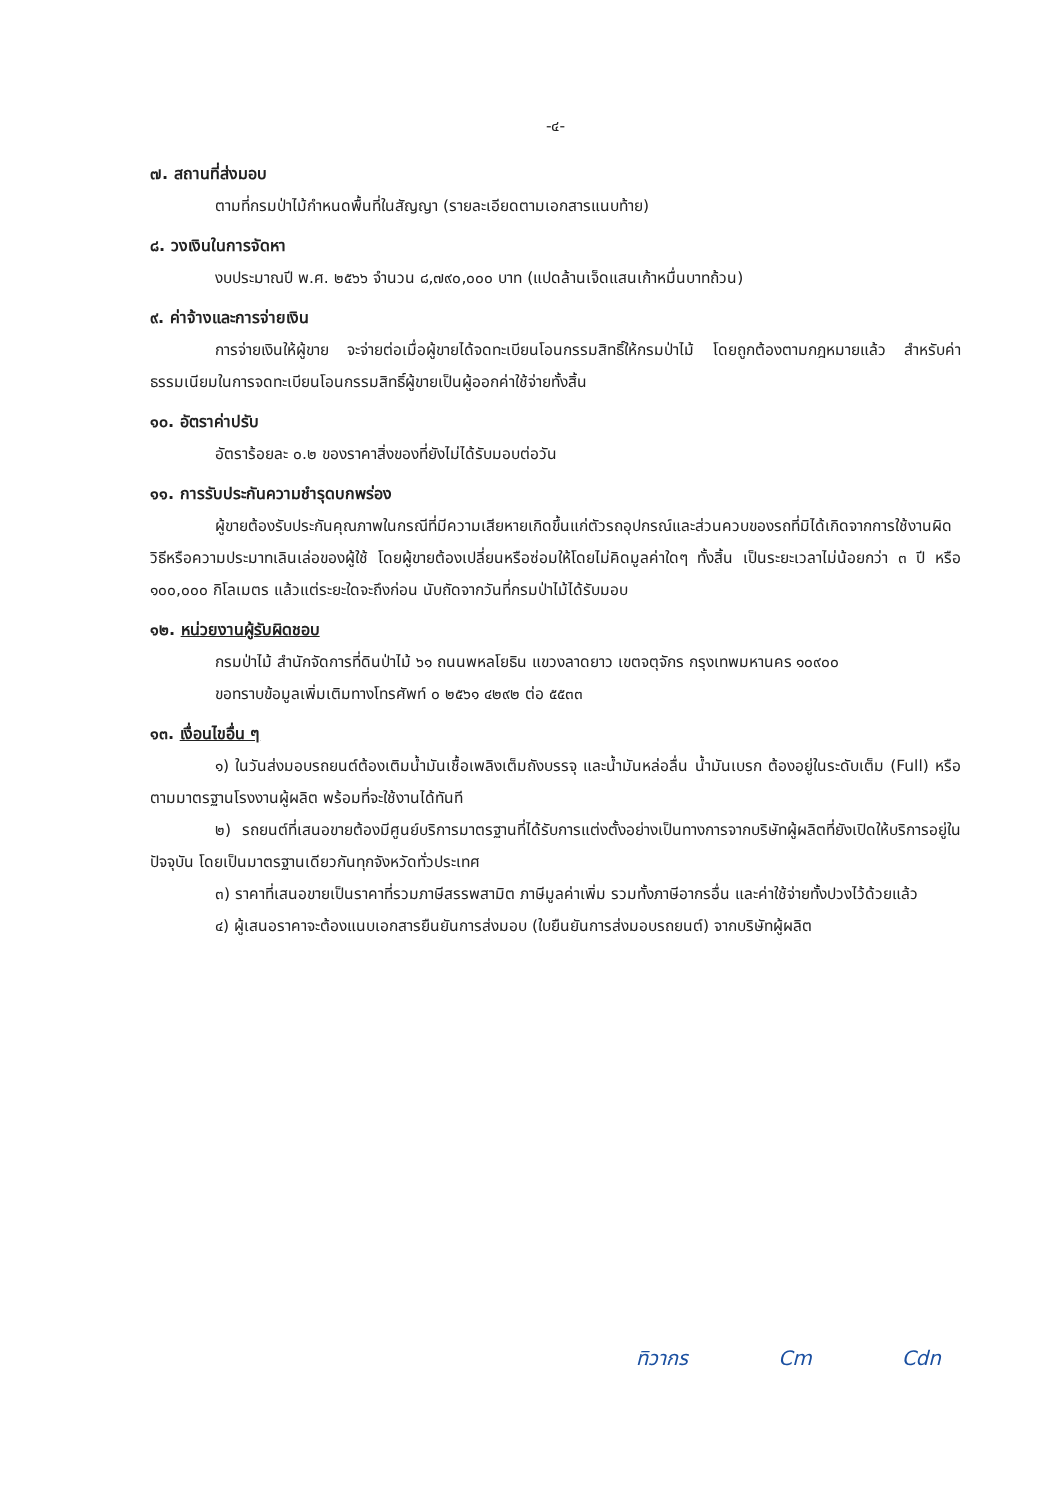-๔-
๗. สถานที่ส่งมอบ
ตามที่กรมป่าไม้กำหนดพื้นที่ในสัญญา (รายละเอียดตามเอกสารแนบท้าย)
๘. วงเงินในการจัดหา
งบประมาณปี พ.ศ. ๒๕๖๖ จำนวน ๘,๗๙๐,๐๐๐ บาท (แปดล้านเจ็ดแสนเก้าหมื่นบาทถ้วน)
๙. ค่าจ้างและการจ่ายเงิน
การจ่ายเงินให้ผู้ขาย จะจ่ายต่อเมื่อผู้ขายได้จดทะเบียนโอนกรรมสิทธิ์ให้กรมป่าไม้ โดยถูกต้องตามกฎหมายแล้ว สำหรับค่าธรรมเนียมในการจดทะเบียนโอนกรรมสิทธิ์ผู้ขายเป็นผู้ออกค่าใช้จ่ายทั้งสิ้น
๑๐. อัตราค่าปรับ
อัตราร้อยละ ๐.๒ ของราคาสิ่งของที่ยังไม่ได้รับมอบต่อวัน
๑๑. การรับประกันความชำรุดบกพร่อง
ผู้ขายต้องรับประกันคุณภาพในกรณีที่มีความเสียหายเกิดขึ้นแก่ตัวรถอุปกรณ์และส่วนควบของรถที่มิได้เกิดจากการใช้งานผิดวิธีหรือความประมาทเลินเล่อของผู้ใช้ โดยผู้ขายต้องเปลี่ยนหรือซ่อมให้โดยไม่คิดมูลค่าใดๆ ทั้งสิ้น เป็นระยะเวลาไม่น้อยกว่า ๓ ปี หรือ ๑๐๐,๐๐๐ กิโลเมตร แล้วแต่ระยะใดจะถึงก่อน นับถัดจากวันที่กรมป่าไม้ได้รับมอบ
๑๒. หน่วยงานผู้รับผิดชอบ
กรมป่าไม้ สำนักจัดการที่ดินป่าไม้ ๖๑ ถนนพหลโยธิน แขวงลาดยาว เขตจตุจักร กรุงเทพมหานคร ๑๐๙๐๐
ขอทราบข้อมูลเพิ่มเติมทางโทรศัพท์ ๐ ๒๕๖๑ ๔๒๙๒ ต่อ ๕๕๓๓
๑๓. เงื่อนไขอื่น ๆ
๑) ในวันส่งมอบรถยนต์ต้องเติมน้ำมันเชื้อเพลิงเต็มถังบรรจุ และน้ำมันหล่อลื่น น้ำมันเบรก ต้องอยู่ในระดับเต็ม (Full) หรือตามมาตรฐานโรงงานผู้ผลิต พร้อมที่จะใช้งานได้ทันที
๒) รถยนต์ที่เสนอขายต้องมีศูนย์บริการมาตรฐานที่ได้รับการแต่งตั้งอย่างเป็นทางการจากบริษัทผู้ผลิตที่ยังเปิดให้บริการอยู่ในปัจจุบัน โดยเป็นมาตรฐานเดียวกันทุกจังหวัดทั่วประเทศ
๓) ราคาที่เสนอขายเป็นราคาที่รวมภาษีสรรพสามิต ภาษีมูลค่าเพิ่ม รวมทั้งภาษีอากรอื่น และค่าใช้จ่ายทั้งปวงไว้ด้วยแล้ว
๔) ผู้เสนอราคาจะต้องแนบเอกสารยืนยันการส่งมอบ (ใบยืนยันการส่งมอบรถยนต์) จากบริษัทผู้ผลิต
ทิวากร Cm Cdn